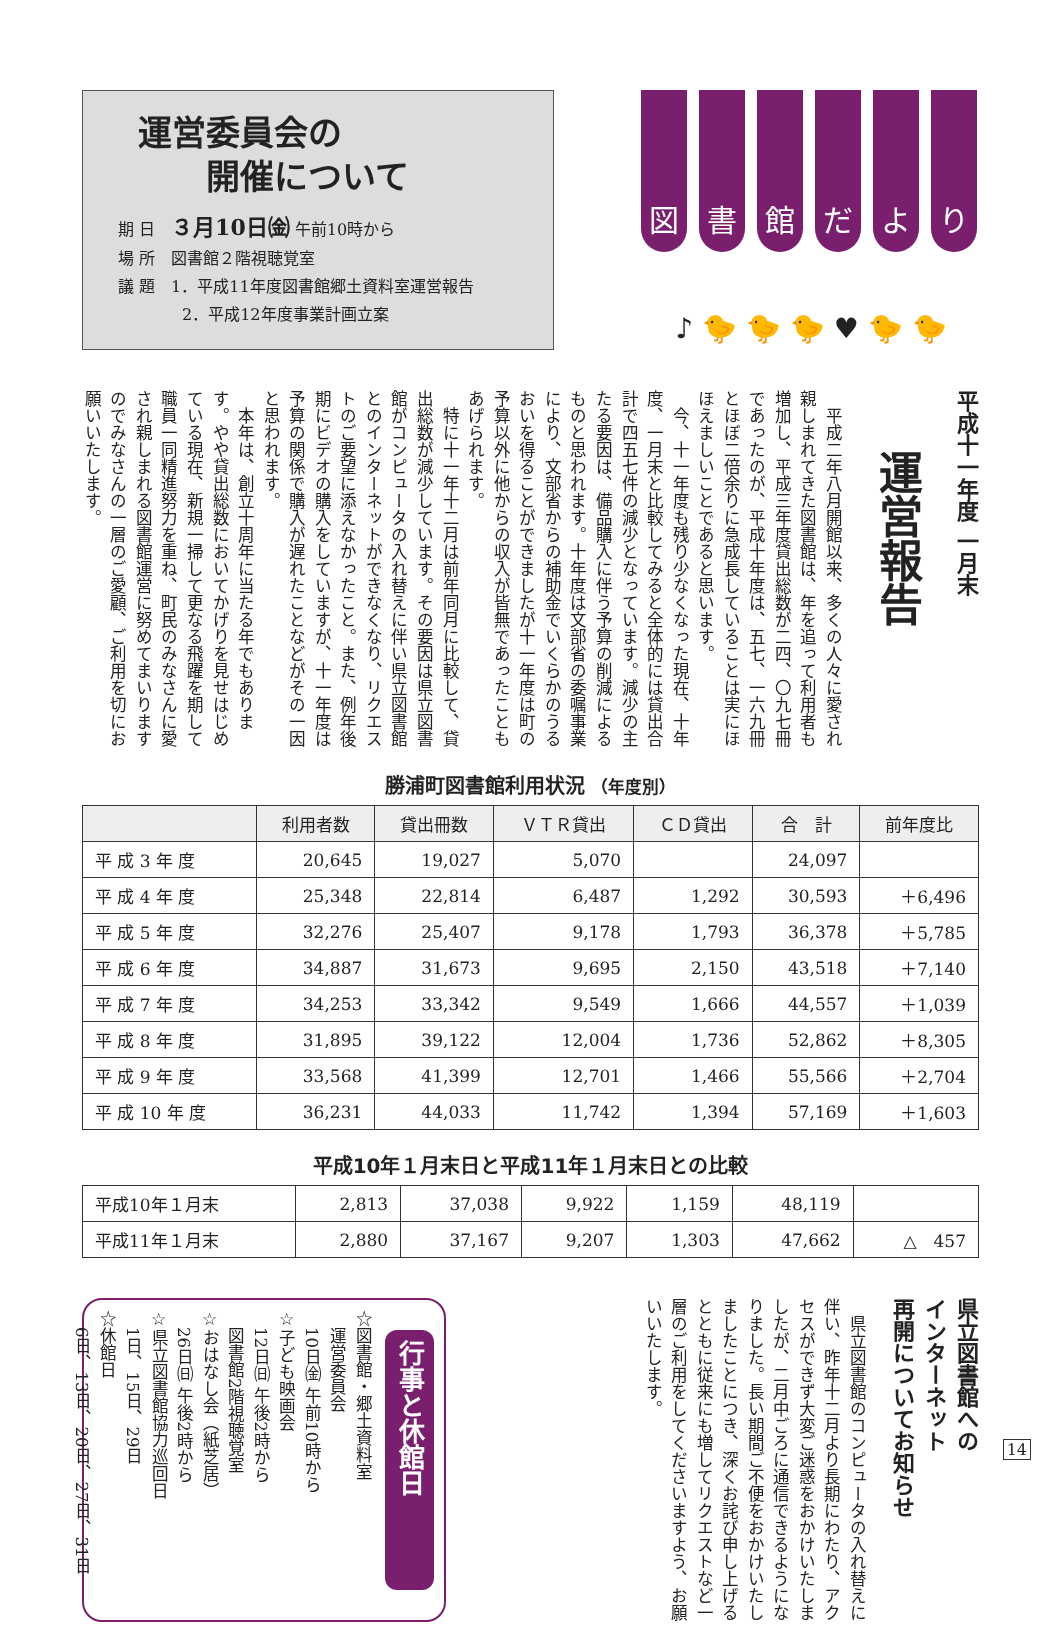運営委員会の
　　開催について
期 日　３月10日㈮ 午前10時から
場 所　図書館２階視聴覚室
議 題　1．平成11年度図書館郷土資料室運営報告
　　　　2．平成12年度事業計画立案
図 書 館 だ よ り
♪ 🐤 🐤 🐤 ♥ 🐤 🐤
平成十一年度 一月末
運営報告
　平成二年八月開館以来、多くの人々に愛され親しまれてきた図書館は、年を追って利用者も増加し、平成三年度貸出総数が二四、〇九七冊であったのが、平成十年度は、五七、一六九冊とほぼ二倍余りに急成長していることは実にほほえましいことであると思います。
　今、十一年度も残り少なくなった現在、十年度、一月末と比較してみると全体的には貸出合計で四五七件の減少となっています。減少の主たる要因は、備品購入に伴う予算の削減によるものと思われます。十年度は文部省の委嘱事業により、文部省からの補助金でいくらかのうるおいを得ることができましたが十一年度は町の予算以外に他からの収入が皆無であったこともあげられます。
　特に十一年十二月は前年同月に比較して、貸出総数が減少しています。その要因は県立図書館がコンピュータの入れ替えに伴い県立図書館とのインターネットができなくなり、リクエストのご要望に添えなかったこと。また、例年後期にビデオの購入をしていますが、十一年度は予算の関係で購入が遅れたことなどがその一因と思われます。
　本年は、創立十周年に当たる年でもあります。やや貸出総数においてかげりを見せはじめている現在、新規一掃して更なる飛躍を期して職員一同精進努力を重ね、町民のみなさんに愛され親しまれる図書館運営に努めてまいりますのでみなさんの一層のご愛顧、ご利用を切にお願いいたします。
勝浦町図書館利用状況 （年度別）
| | 利用者数 | 貸出冊数 | ＶＴＲ貸出 | ＣＤ貸出 | 合 計 | 前年度比 |
| --- | --- | --- | --- | --- | --- | --- |
| 平 成 3 年 度 | 20,645 | 19,027 | 5,070 | | 24,097 | |
| 平 成 4 年 度 | 25,348 | 22,814 | 6,487 | 1,292 | 30,593 | ＋6,496 |
| 平 成 5 年 度 | 32,276 | 25,407 | 9,178 | 1,793 | 36,378 | ＋5,785 |
| 平 成 6 年 度 | 34,887 | 31,673 | 9,695 | 2,150 | 43,518 | ＋7,140 |
| 平 成 7 年 度 | 34,253 | 33,342 | 9,549 | 1,666 | 44,557 | ＋1,039 |
| 平 成 8 年 度 | 31,895 | 39,122 | 12,004 | 1,736 | 52,862 | ＋8,305 |
| 平 成 9 年 度 | 33,568 | 41,399 | 12,701 | 1,466 | 55,566 | ＋2,704 |
| 平 成 10 年 度 | 36,231 | 44,033 | 11,742 | 1,394 | 57,169 | ＋1,603 |
平成10年１月末日と平成11年１月末日との比較
| 平成10年１月末 | 2,813 | 37,038 | 9,922 | 1,159 | 48,119 | |
| 平成11年１月末 | 2,880 | 37,167 | 9,207 | 1,303 | 47,662 | △ 457 |
行事と休館日
☆図書館・郷土資料室
　運営委員会
　10日㈮ 午前10時から
☆子ども映画会
　12日㈰ 午後2時から
　図書館2階視聴覚室
☆おはなし会（紙芝居）
　26日㈰ 午後2時から
☆県立図書館協力巡回日
　1日、15日、29日
☆休館日
　6日、13日、20日、27日、31日
県立図書館への
インターネット
再開についてお知らせ
　県立図書館のコンピュータの入れ替えに伴い、昨年十二月より長期にわたり、アクセスができず大変ご迷惑をおかけいたしましたが、二月中ごろに通信できるようになりました。長い期間ご不便をおかけいたしましたことにつき、深くお詫び申し上げるとともに従来にも増してリクエストなど一層のご利用をしてくださいますよう、お願いいたします。
14